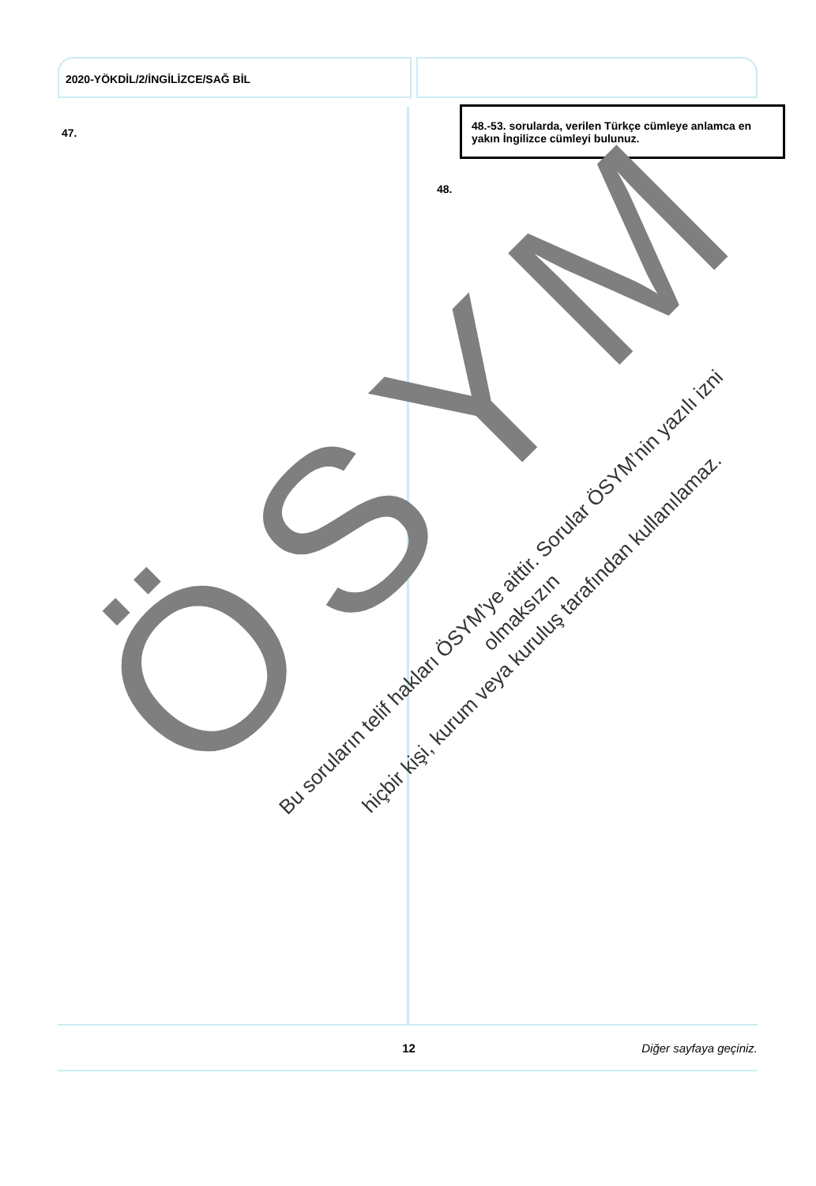2020-YÖKDİL/2/İNGİLİZCE/SAĞ BİL
47.
48.-53. sorularda, verilen Türkçe cümleye anlamca en yakın İngilizce cümleyi bulunuz.
48.
ÖSYM
Bu soruların telif hakları ÖSYM’ye aittir. Sorular ÖSYM’nin yazılı izni olmaksızın
hiçbir kişi, kurum veya kuruluş tarafından kullanılamaz.
12 Diğer sayfaya geçiniz.